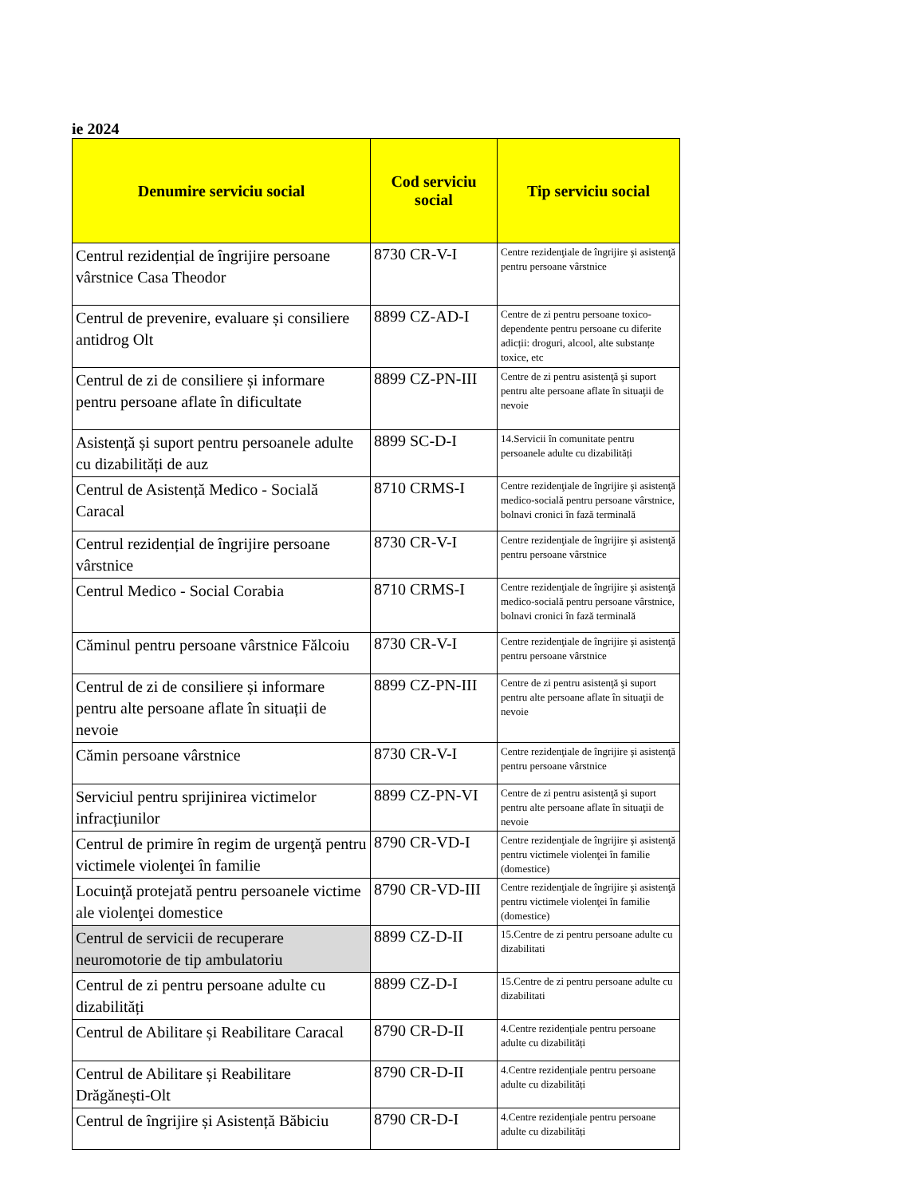ie 2024
| Denumire serviciu social | Cod serviciu social | Tip serviciu social |
| --- | --- | --- |
| Centrul rezidențial de îngrijire persoane vârstnice Casa Theodor | 8730 CR-V-I | Centre rezidenţiale de îngrijire şi asistenţă pentru persoane vârstnice |
| Centrul de prevenire, evaluare și consiliere antidrog Olt | 8899 CZ-AD-I | Centre de zi pentru persoane toxico-dependente pentru persoane cu diferite adicții: droguri, alcool, alte substanțe toxice, etc |
| Centrul de zi de consiliere și informare pentru persoane aflate în dificultate | 8899 CZ-PN-III | Centre de zi pentru asistenţă şi suport pentru alte persoane aflate în situaţii de nevoie |
| Asistență și suport pentru persoanele adulte cu dizabilități de auz | 8899 SC-D-I | 14.Servicii în comunitate pentru persoanele adulte cu dizabilități |
| Centrul de Asistență Medico - Socială Caracal | 8710 CRMS-I | Centre rezidenţiale de îngrijire şi asistenţă medico-socială pentru persoane vârstnice, bolnavi cronici în fază terminală |
| Centrul rezidențial de îngrijire persoane vârstnice | 8730 CR-V-I | Centre rezidenţiale de îngrijire şi asistenţă pentru persoane vârstnice |
| Centrul Medico - Social Corabia | 8710 CRMS-I | Centre rezidenţiale de îngrijire şi asistenţă medico-socială pentru persoane vârstnice, bolnavi cronici în fază terminală |
| Căminul pentru persoane vârstnice Fălcoiu | 8730 CR-V-I | Centre rezidenţiale de îngrijire şi asistenţă pentru persoane vârstnice |
| Centrul de zi de consiliere și informare pentru alte persoane aflate în situații de nevoie | 8899 CZ-PN-III | Centre de zi pentru asistenţă şi suport pentru alte persoane aflate în situaţii de nevoie |
| Cămin persoane vârstnice | 8730 CR-V-I | Centre rezidenţiale de îngrijire şi asistenţă pentru persoane vârstnice |
| Serviciul pentru sprijinirea victimelor infracțiunilor | 8899 CZ-PN-VI | Centre de zi pentru asistenţă şi suport pentru alte persoane aflate în situaţii de nevoie |
| Centrul de primire în regim de urgenţă pentru victimele violenţei în familie | 8790 CR-VD-I | Centre rezidenţiale de îngrijire şi asistenţă pentru victimele violenţei în familie (domestice) |
| Locuinţă protejată pentru persoanele victime ale violenţei domestice | 8790 CR-VD-III | Centre rezidenţiale de îngrijire şi asistenţă pentru victimele violenţei în familie (domestice) |
| Centrul de servicii de recuperare neuromotorie de tip ambulatoriu | 8899 CZ-D-II | 15.Centre de zi pentru persoane adulte cu dizabilitati |
| Centrul de zi pentru persoane adulte cu dizabilități | 8899 CZ-D-I | 15.Centre de zi pentru persoane adulte cu dizabilitati |
| Centrul de Abilitare și Reabilitare Caracal | 8790 CR-D-II | 4.Centre rezidențiale pentru persoane adulte cu dizabilități |
| Centrul de Abilitare și Reabilitare Drăgănești-Olt | 8790 CR-D-II | 4.Centre rezidențiale pentru persoane adulte cu dizabilități |
| Centrul de îngrijire și Asistență Băbiciu | 8790 CR-D-I | 4.Centre rezidențiale pentru persoane adulte cu dizabilități |